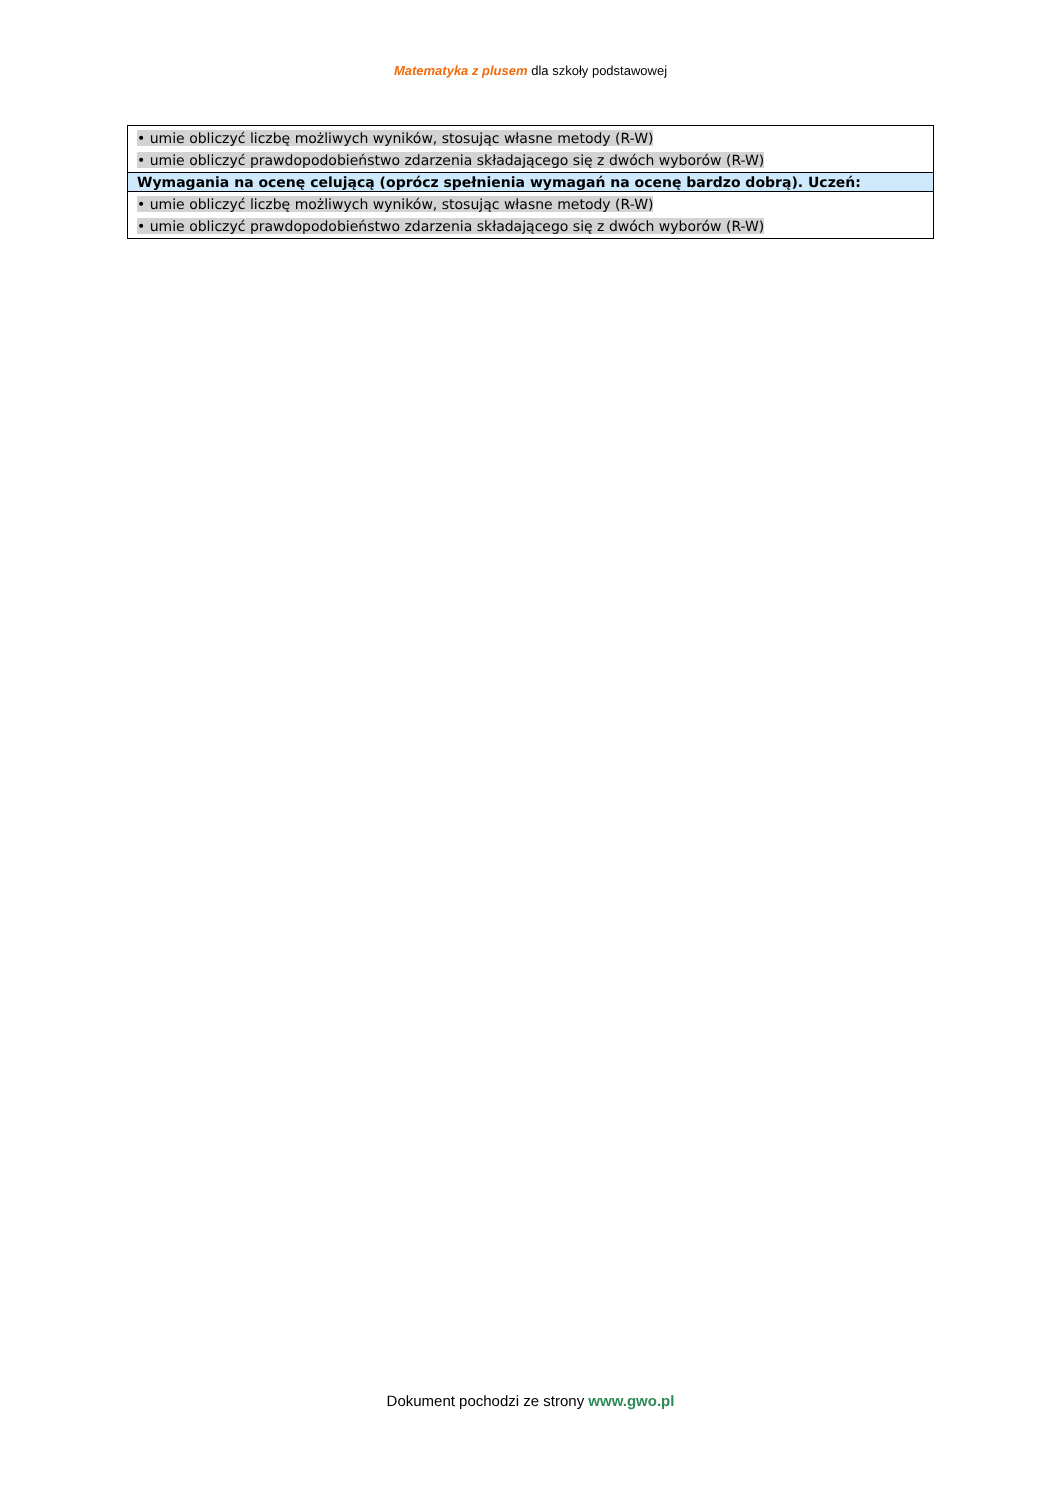Matematyka z plusem dla szkoły podstawowej
| • umie obliczyć liczbę możliwych wyników, stosując własne metody (R-W) • umie obliczyć prawdopodobieństwo zdarzenia składającego się z dwóch wyborów (R-W) |
| Wymagania na ocenę celującą (oprócz spełnienia wymagań na ocenę bardzo dobrą). Uczeń: |
| • umie obliczyć liczbę możliwych wyników, stosując własne metody (R-W) • umie obliczyć prawdopodobieństwo zdarzenia składającego się z dwóch wyborów (R-W) |
Dokument pochodzi ze strony www.gwo.pl